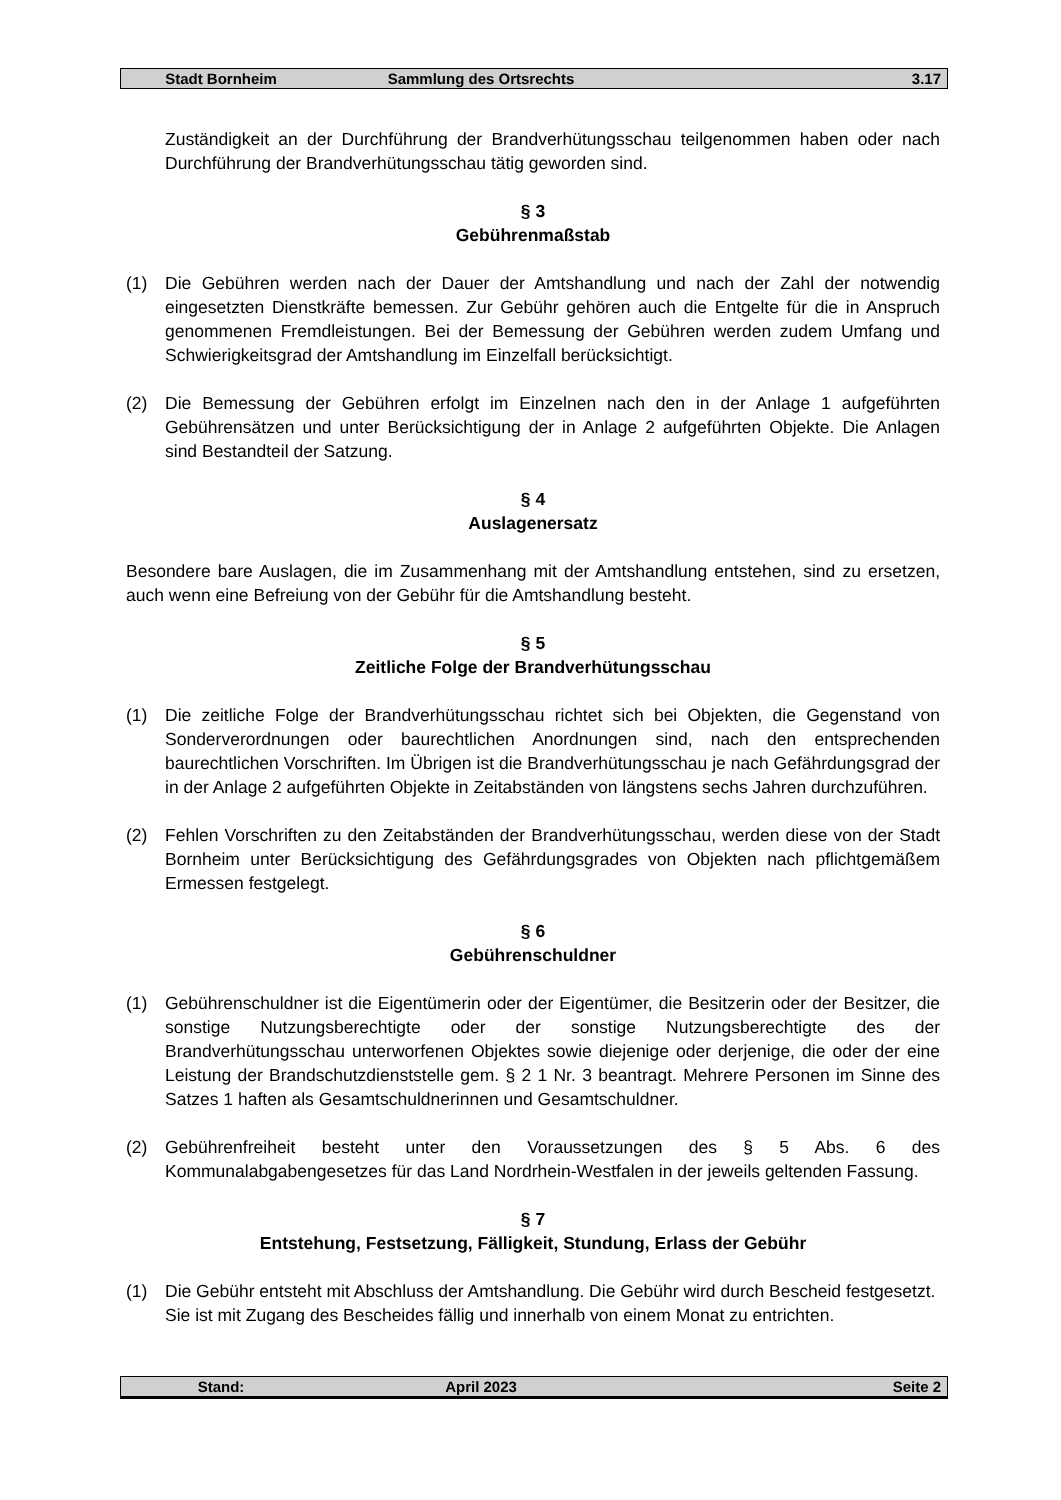Stadt Bornheim Sammlung des Ortsrechts 3.17
Zuständigkeit an der Durchführung der Brandverhütungsschau teilgenommen haben oder nach Durchführung der Brandverhütungsschau tätig geworden sind.
§ 3
Gebührenmaßstab
(1) Die Gebühren werden nach der Dauer der Amtshandlung und nach der Zahl der notwendig eingesetzten Dienstkräfte bemessen. Zur Gebühr gehören auch die Entgelte für die in Anspruch genommenen Fremdleistungen. Bei der Bemessung der Gebühren werden zudem Umfang und Schwierigkeitsgrad der Amtshandlung im Einzelfall berücksichtigt.
(2) Die Bemessung der Gebühren erfolgt im Einzelnen nach den in der Anlage 1 aufgeführten Gebührensätzen und unter Berücksichtigung der in Anlage 2 aufgeführten Objekte. Die Anlagen sind Bestandteil der Satzung.
§ 4
Auslagenersatz
Besondere bare Auslagen, die im Zusammenhang mit der Amtshandlung entstehen, sind zu ersetzen, auch wenn eine Befreiung von der Gebühr für die Amtshandlung besteht.
§ 5
Zeitliche Folge der Brandverhütungsschau
(1) Die zeitliche Folge der Brandverhütungsschau richtet sich bei Objekten, die Gegenstand von Sonderverordnungen oder baurechtlichen Anordnungen sind, nach den entsprechenden baurechtlichen Vorschriften. Im Übrigen ist die Brandverhütungsschau je nach Gefährdungsgrad der in der Anlage 2 aufgeführten Objekte in Zeitabständen von längstens sechs Jahren durchzuführen.
(2) Fehlen Vorschriften zu den Zeitabständen der Brandverhütungsschau, werden diese von der Stadt Bornheim unter Berücksichtigung des Gefährdungsgrades von Objekten nach pflichtgemäßem Ermessen festgelegt.
§ 6
Gebührenschuldner
(1) Gebührenschuldner ist die Eigentümerin oder der Eigentümer, die Besitzerin oder der Besitzer, die sonstige Nutzungsberechtigte oder der sonstige Nutzungsberechtigte des der Brandverhütungsschau unterworfenen Objektes sowie diejenige oder derjenige, die oder der eine Leistung der Brandschutzdienststelle gem. § 2 1 Nr. 3 beantragt. Mehrere Personen im Sinne des Satzes 1 haften als Gesamtschuldnerinnen und Gesamtschuldner.
(2) Gebührenfreiheit besteht unter den Voraussetzungen des § 5 Abs. 6 des Kommunalabgabengesetzes für das Land Nordrhein-Westfalen in der jeweils geltenden Fassung.
§ 7
Entstehung, Festsetzung, Fälligkeit, Stundung, Erlass der Gebühr
(1) Die Gebühr entsteht mit Abschluss der Amtshandlung. Die Gebühr wird durch Bescheid festgesetzt. Sie ist mit Zugang des Bescheides fällig und innerhalb von einem Monat zu entrichten.
Stand: April 2023 Seite 2